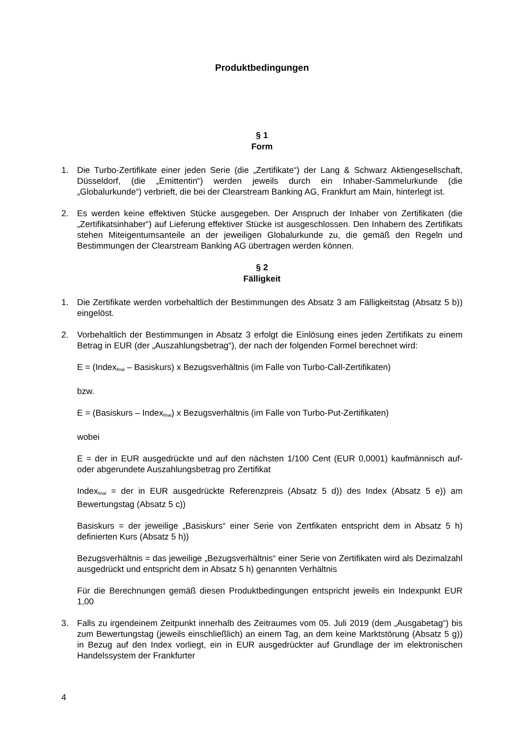Produktbedingungen
§ 1
Form
1. Die Turbo-Zertifikate einer jeden Serie (die „Zertifikate“) der Lang & Schwarz Aktiengesellschaft, Düsseldorf, (die „Emittentin“) werden jeweils durch ein Inhaber-Sammelurkunde (die „Globalurkunde“) verbrieft, die bei der Clearstream Banking AG, Frankfurt am Main, hinterlegt ist.
2. Es werden keine effektiven Stücke ausgegeben. Der Anspruch der Inhaber von Zertifikaten (die „Zertifikatsinhaber“) auf Lieferung effektiver Stücke ist ausgeschlossen. Den Inhabern des Zertifikats stehen Miteigentumsanteile an der jeweiligen Globalurkunde zu, die gemäß den Regeln und Bestimmungen der Clearstream Banking AG übertragen werden können.
§ 2
Fälligkeit
1. Die Zertifikate werden vorbehaltlich der Bestimmungen des Absatz 3 am Fälligkeitstag (Absatz 5 b)) eingelöst.
2. Vorbehaltlich der Bestimmungen in Absatz 3 erfolgt die Einlösung eines jeden Zertifikats zu einem Betrag in EUR (der „Auszahlungsbetrag“), der nach der folgenden Formel berechnet wird:
E = (Index<sub>final</sub> – Basiskurs) x Bezugsverhältnis (im Falle von Turbo-Call-Zertifikaten)
bzw.
E = (Basiskurs – Index<sub>final</sub>) x Bezugsverhältnis (im Falle von Turbo-Put-Zertifikaten)
wobei
E = der in EUR ausgedrückte und auf den nächsten 1/100 Cent (EUR 0,0001) kaufmännisch auf- oder abgerundete Auszahlungsbetrag pro Zertifikat
Index<sub>final</sub> = der in EUR ausgedrückte Referenzpreis (Absatz 5 d)) des Index (Absatz 5 e)) am Bewertungstag (Absatz 5 c))
Basiskurs = der jeweilige „Basiskurs“ einer Serie von Zertfikaten entspricht dem in Absatz 5 h) definierten Kurs (Absatz 5 h))
Bezugsverhältnis = das jeweilige „Bezugsverhältnis“ einer Serie von Zertifikaten wird als Dezimalzahl ausgedrückt und entspricht dem in Absatz 5 h) genannten Verhältnis
Für die Berechnungen gemäß diesen Produktbedingungen entspricht jeweils ein Indexpunkt EUR 1,00
3. Falls zu irgendeinem Zeitpunkt innerhalb des Zeitraumes vom 05. Juli 2019 (dem „Ausgabetag“) bis zum Bewertungstag (jeweils einschließlich) an einem Tag, an dem keine Marktstörung (Absatz 5 g)) in Bezug auf den Index vorliegt, ein in EUR ausgedrückter auf Grundlage der im elektronischen Handelssystem der Frankfurter
4